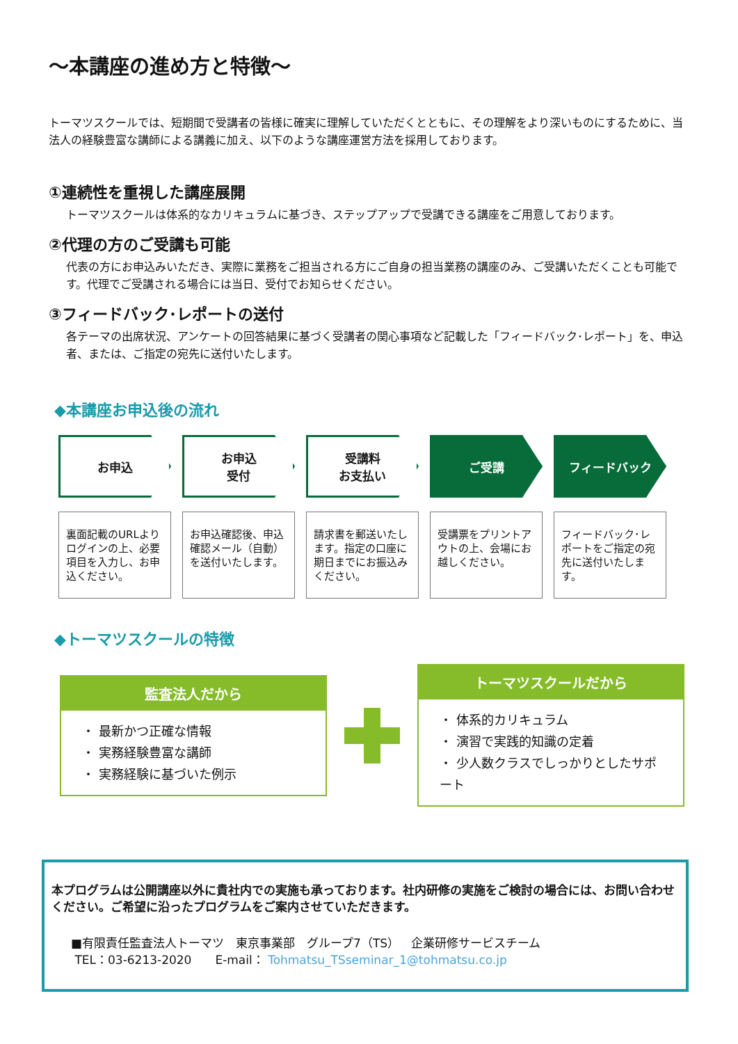～本講座の進め方と特徴～
トーマツスクールでは、短期間で受講者の皆様に確実に理解していただくとともに、その理解をより深いものにするために、当法人の経験豊富な講師による講義に加え、以下のような講座運営方法を採用しております。
①連続性を重視した講座展開
トーマツスクールは体系的なカリキュラムに基づき、ステップアップで受講できる講座をご用意しております。
②代理の方のご受講も可能
代表の方にお申込みいただき、実際に業務をご担当される方にご自身の担当業務の講座のみ、ご受講いただくことも可能です。代理でご受講される場合には当日、受付でお知らせください。
③フィードバック･レポートの送付
各テーマの出席状況、アンケートの回答結果に基づく受講者の関心事項など記載した「フィードバック･レポート」を、申込者、または、ご指定の宛先に送付いたします。
◆本講座お申込後の流れ
お申込
裏面記載のURLよりログインの上、必要項目を入力し、お申込ください。
お申込
受付
お申込確認後、申込確認メール（自動）を送付いたします。
受講料
お支払い
請求書を郵送いたします。指定の口座に期日までにお振込みください。
ご受講
受講票をプリントアウトの上、会場にお越しください。
フィードバック
フィードバック･レポートをご指定の宛先に送付いたします。
◆トーマツスクールの特徴
監査法人だから
・ 最新かつ正確な情報
・ 実務経験豊富な講師
・ 実務経験に基づいた例示
トーマツスクールだから
・ 体系的カリキュラム
・ 演習で実践的知識の定着
・ 少人数クラスでしっかりとしたサポート
本プログラムは公開講座以外に貴社内での実施も承っております。社内研修の実施をご検討の場合には、お問い合わせください。ご希望に沿ったプログラムをご案内させていただきます。
■有限責任監査法人トーマツ　東京事業部　グループ7（TS）　企業研修サービスチーム
TEL：03-6213-2020　　E-mail： Tohmatsu_TSseminar_1@tohmatsu.co.jp